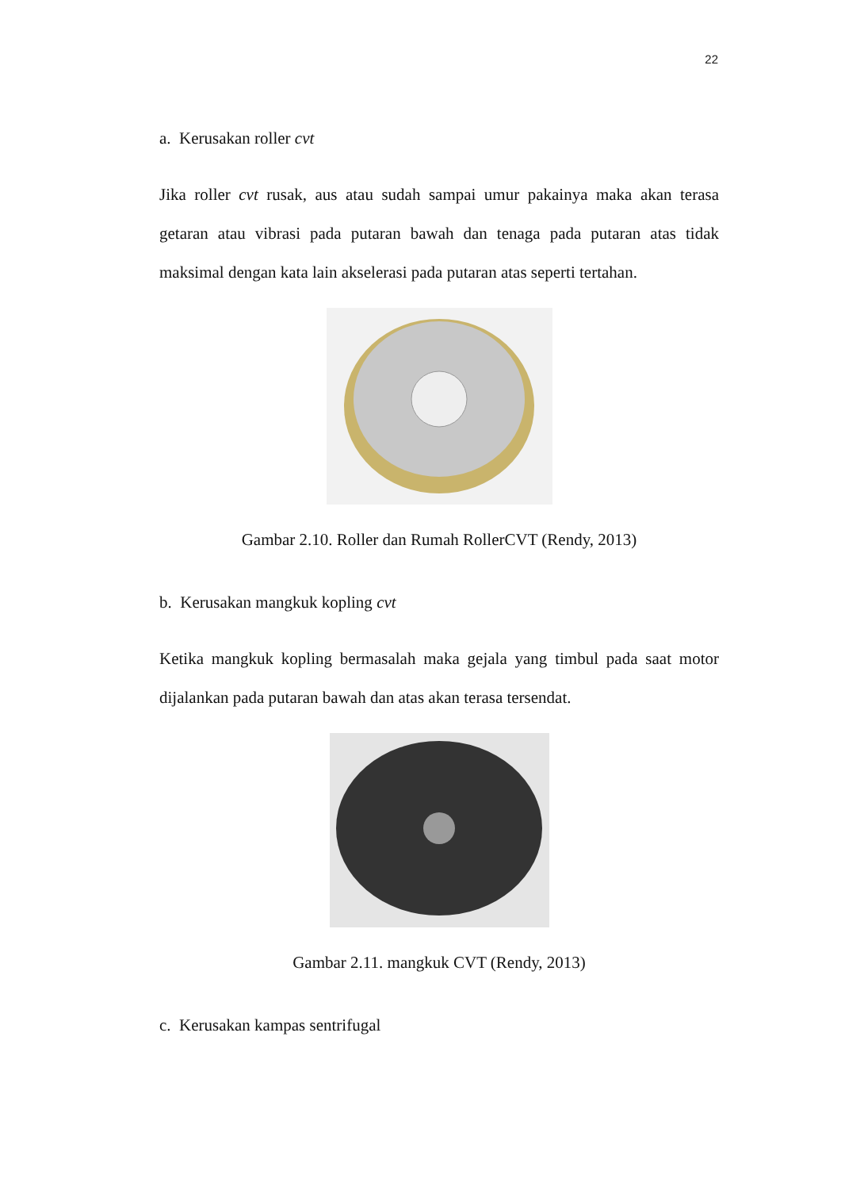22
a. Kerusakan roller cvt
Jika roller cvt rusak, aus atau sudah sampai umur pakainya maka akan terasa getaran atau vibrasi pada putaran bawah dan tenaga pada putaran atas tidak maksimal dengan kata lain akselerasi pada putaran atas seperti tertahan.
Gambar 2.10. Roller dan Rumah RollerCVT (Rendy, 2013)
b. Kerusakan mangkuk kopling cvt
Ketika mangkuk kopling bermasalah maka gejala yang timbul pada saat motor dijalankan pada putaran bawah dan atas akan terasa tersendat.
Gambar 2.11. mangkuk CVT (Rendy, 2013)
c. Kerusakan kampas sentrifugal